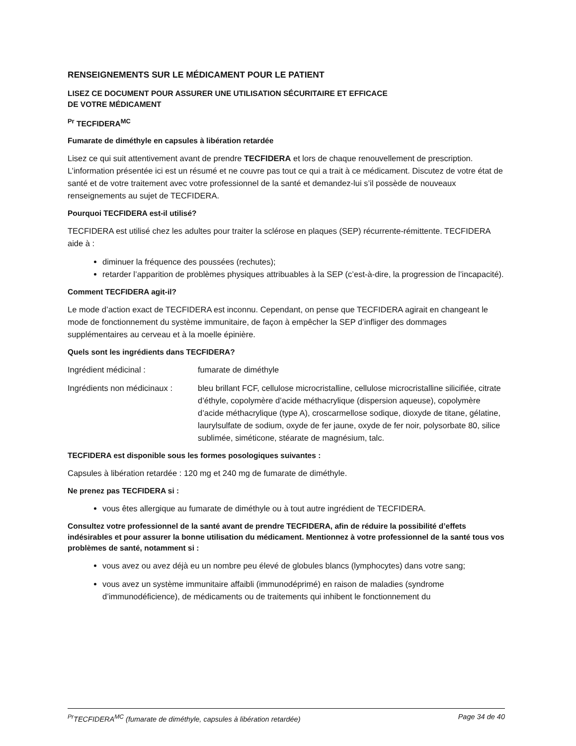RENSEIGNEMENTS SUR LE MÉDICAMENT POUR LE PATIENT
LISEZ CE DOCUMENT POUR ASSURER UNE UTILISATION SÉCURITAIRE ET EFFICACE
DE VOTRE MÉDICAMENT
<sup>Pr</sup> TECFIDERA<sup>MC</sup>
Fumarate de diméthyle en capsules à libération retardée
Lisez ce qui suit attentivement avant de prendre TECFIDERA et lors de chaque renouvellement de prescription. L’information présentée ici est un résumé et ne couvre pas tout ce qui a trait à ce médicament. Discutez de votre état de santé et de votre traitement avec votre professionnel de la santé et demandez-lui s’il possède de nouveaux renseignements au sujet de TECFIDERA.
Pourquoi TECFIDERA est-il utilisé?
TECFIDERA est utilisé chez les adultes pour traiter la sclérose en plaques (SEP) récurrente-rémittente. TECFIDERA aide à :
diminuer la fréquence des poussées (rechutes);
retarder l’apparition de problèmes physiques attribuables à la SEP (c’est-à-dire, la progression de l’incapacité).
Comment TECFIDERA agit-il?
Le mode d’action exact de TECFIDERA est inconnu. Cependant, on pense que TECFIDERA agirait en changeant le mode de fonctionnement du système immunitaire, de façon à empêcher la SEP d’infliger des dommages supplémentaires au cerveau et à la moelle épinière.
Quels sont les ingrédients dans TECFIDERA?
Ingrédient médicinal : fumarate de diméthyle
Ingrédients non médicinaux :
bleu brillant FCF, cellulose microcristalline, cellulose microcristalline silicifiée, citrate d’éthyle, copolymère d’acide méthacrylique (dispersion aqueuse), copolymère d’acide méthacrylique (type A), croscarmellose sodique, dioxyde de titane, gélatine, laurylsulfate de sodium, oxyde de fer jaune, oxyde de fer noir, polysorbate 80, silice sublimée, siméticone, stéarate de magnésium, talc.
TECFIDERA est disponible sous les formes posologiques suivantes :
Capsules à libération retardée : 120 mg et 240 mg de fumarate de diméthyle.
Ne prenez pas TECFIDERA si :
vous êtes allergique au fumarate de diméthyle ou à tout autre ingrédient de TECFIDERA.
Consultez votre professionnel de la santé avant de prendre TECFIDERA, afin de réduire la possibilité d’effets indésirables et pour assurer la bonne utilisation du médicament. Mentionnez à votre professionnel de la santé tous vos problèmes de santé, notamment si :
vous avez ou avez déjà eu un nombre peu élevé de globules blancs (lymphocytes) dans votre sang;
vous avez un système immunitaire affaibli (immunodéprimé) en raison de maladies (syndrome d’immunodéficience), de médicaments ou de traitements qui inhibent le fonctionnement du
<sup>Pr</sup>TECFIDERA<sup>MC</sup> (fumarate de diméthyle, capsules à libération retardée) Page 34 de 40